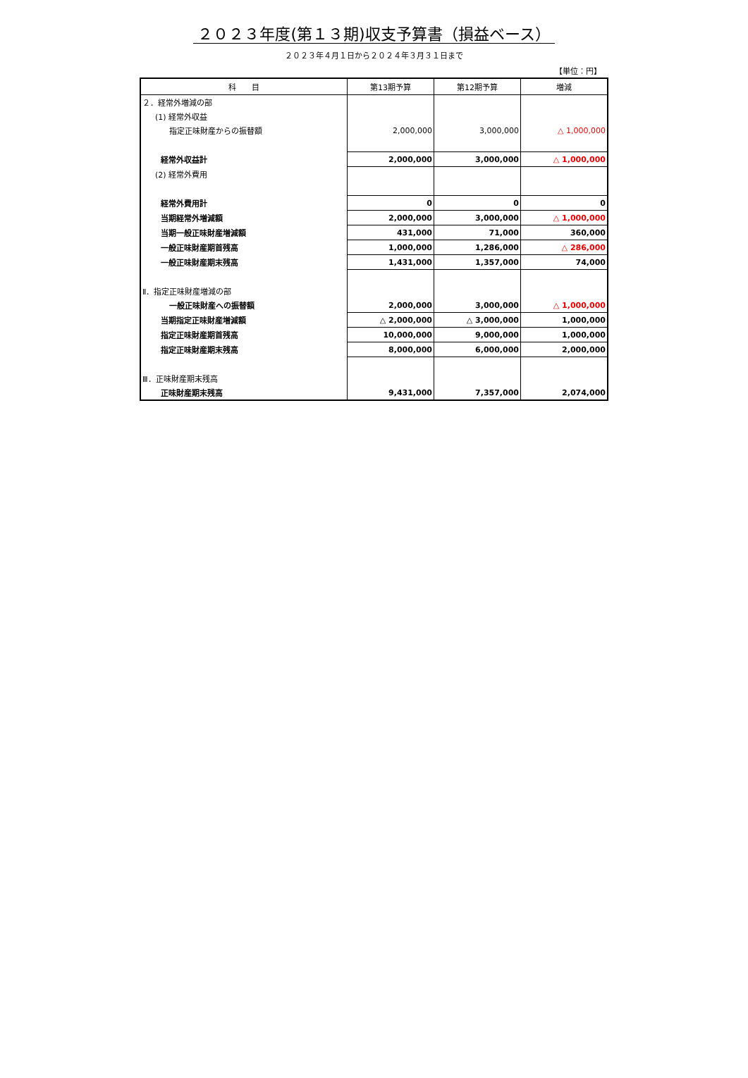２０２３年度(第１３期)収支予算書（損益ベース）
２０２３年４月１日から２０２４年３月３１日まで
【単位：円】
| 科 目 | 第13期予算 | 第12期予算 | 増減 |
| --- | --- | --- | --- |
| ２．経常外増減の部 | | | |
| (1) 経常外収益 | | | |
| 指定正味財産からの振替額 | 2,000,000 | 3,000,000 | △ 1,000,000 |
| 経常外収益計 | 2,000,000 | 3,000,000 | △ 1,000,000 |
| (2) 経常外費用 | | | |
| 経常外費用計 | 0 | 0 | 0 |
| 当期経常外増減額 | 2,000,000 | 3,000,000 | △ 1,000,000 |
| 当期一般正味財産増減額 | 431,000 | 71,000 | 360,000 |
| 一般正味財産期首残高 | 1,000,000 | 1,286,000 | △ 286,000 |
| 一般正味財産期末残高 | 1,431,000 | 1,357,000 | 74,000 |
| Ⅱ．指定正味財産増減の部 | | | |
| 一般正味財産への振替額 | 2,000,000 | 3,000,000 | △ 1,000,000 |
| 当期指定正味財産増減額 | △ 2,000,000 | △ 3,000,000 | 1,000,000 |
| 指定正味財産期首残高 | 10,000,000 | 9,000,000 | 1,000,000 |
| 指定正味財産期末残高 | 8,000,000 | 6,000,000 | 2,000,000 |
| Ⅲ．正味財産期末残高 | | | |
| 正味財産期末残高 | 9,431,000 | 7,357,000 | 2,074,000 |